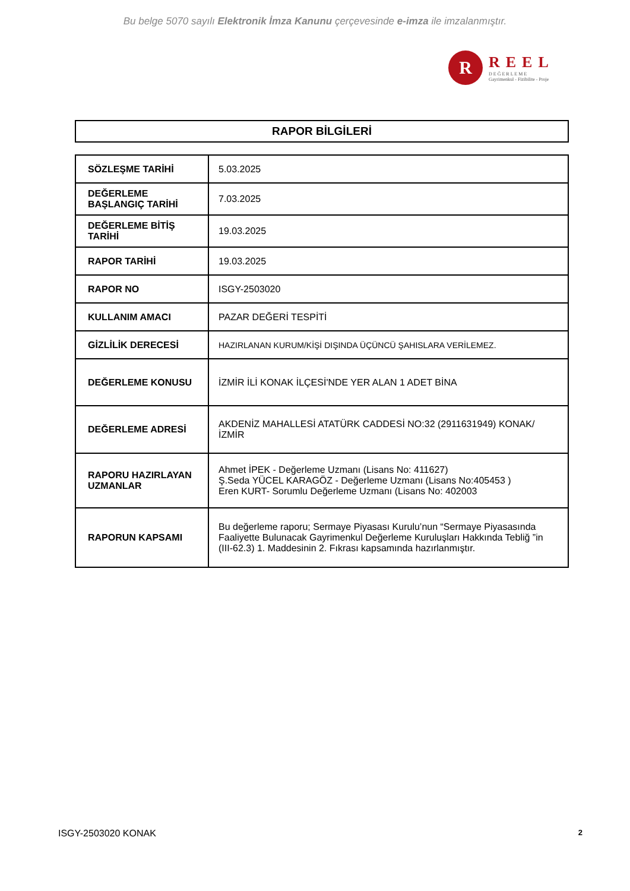Bu belge 5070 sayılı Elektronik İmza Kanunu çerçevesinde e-imza ile imzalanmıştır.
R
REEL
D E Ğ E R L E M E
Gayrimenkul - Fizibilite - Proje
RAPOR BİLGİLERİ
| SÖZLEŞME TARİHİ | 5.03.2025 |
| DEĞERLEME BAŞLANGIÇ TARİHİ | 7.03.2025 |
| DEĞERLEME BİTİŞ TARİHİ | 19.03.2025 |
| RAPOR TARİHİ | 19.03.2025 |
| RAPOR NO | ISGY-2503020 |
| KULLANIM AMACI | PAZAR DEĞERİ TESPİTİ |
| GİZLİLİK DERECESİ | HAZIRLANAN KURUM/KİŞİ DIŞINDA ÜÇÜNCÜ ŞAHISLARA VERİLEMEZ. |
| DEĞERLEME KONUSU | İZMİR İLİ KONAK İLÇESİ'NDE YER ALAN 1 ADET BİNA |
| DEĞERLEME ADRESİ | AKDENİZ MAHALLESİ ATATÜRK CADDESİ NO:32 (2911631949) KONAK/İZMİR |
| RAPORU HAZIRLAYAN UZMANLAR | Ahmet İPEK - Değerleme Uzmanı (Lisans No: 411627) Ş.Seda YÜCEL KARAGÖZ - Değerleme Uzmanı (Lisans No:405453 ) Eren KURT- Sorumlu Değerleme Uzmanı (Lisans No: 402003 |
| RAPORUN KAPSAMI | Bu değerleme raporu; Sermaye Piyasası Kurulu’nun “Sermaye Piyasasında Faaliyette Bulunacak Gayrimenkul Değerleme Kuruluşları Hakkında Tebliğ ”in (III-62.3) 1. Maddesinin 2. Fıkrası kapsamında hazırlanmıştır. |
ISGY-2503020 KONAK 2